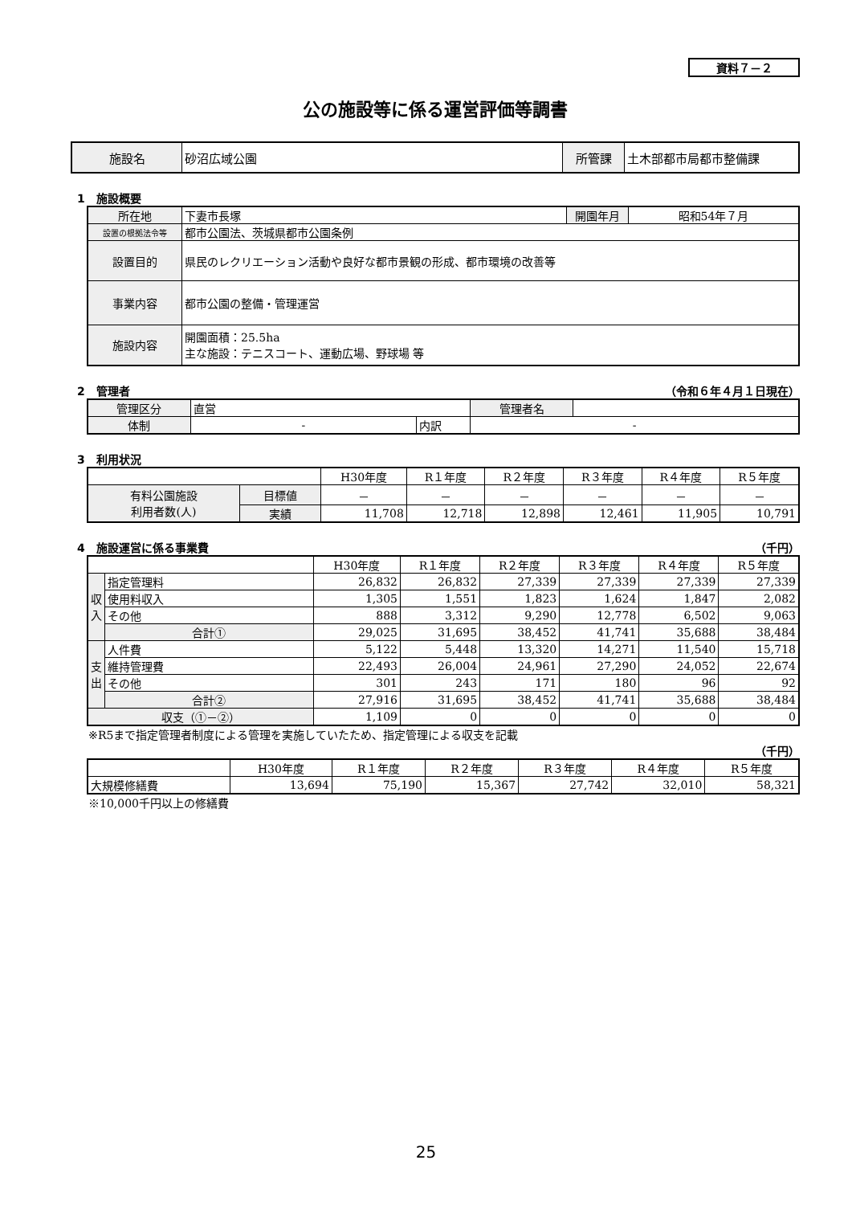資料７－２
公の施設等に係る運営評価等調書
| 施設名 | 砂沼広域公園 | 所管課 | 土木部都市局都市整備課 |
1　施設概要
| 所在地 | 下妻市長塚 | 開園年月 | 昭和54年７月 |
| 設置の根拠法令等 | 都市公園法、茨城県都市公園条例 | | |
| 設置目的 | 県民のレクリエーション活動や良好な都市景観の形成、都市環境の改善等 | | |
| 事業内容 | 都市公園の整備・管理運営 | | |
| 施設内容 | 開園面積：25.5ha 主な施設：テニスコート、運動広場、野球場 等 | | |
2　管理者 （令和６年４月１日現在）
| 管理区分 | 直営 | | 管理者名 | |
| 体制 | - | 内訳 | - | |
3　利用状況
| | | H30年度 | R１年度 | R２年度 | R３年度 | R４年度 | R５年度 |
| 有料公園施設 利用者数(人) | 目標値 | － | － | － | － | － | － |
| | 実績 | 11,708 | 12,718 | 12,898 | 12,461 | 11,905 | 10,791 |
4　施設運営に係る事業費 （千円）
| | | H30年度 | R１年度 | R２年度 | R３年度 | R４年度 | R５年度 |
| 収入 | 指定管理料 | 26,832 | 26,832 | 27,339 | 27,339 | 27,339 | 27,339 |
| | 使用料収入 | 1,305 | 1,551 | 1,823 | 1,624 | 1,847 | 2,082 |
| | その他 | 888 | 3,312 | 9,290 | 12,778 | 6,502 | 9,063 |
| | 合計① | 29,025 | 31,695 | 38,452 | 41,741 | 35,688 | 38,484 |
| 支出 | 人件費 | 5,122 | 5,448 | 13,320 | 14,271 | 11,540 | 15,718 |
| | 維持管理費 | 22,493 | 26,004 | 24,961 | 27,290 | 24,052 | 22,674 |
| | その他 | 301 | 243 | 171 | 180 | 96 | 92 |
| | 合計② | 27,916 | 31,695 | 38,452 | 41,741 | 35,688 | 38,484 |
| 収支（①－②） | | 1,109 | 0 | 0 | 0 | 0 | 0 |
※R5まで指定管理者制度による管理を実施していたため、指定管理による収支を記載
（千円）
| | H30年度 | R１年度 | R２年度 | R３年度 | R４年度 | R５年度 |
| 大規模修繕費 | 13,694 | 75,190 | 15,367 | 27,742 | 32,010 | 58,321 |
※10,000千円以上の修繕費
25